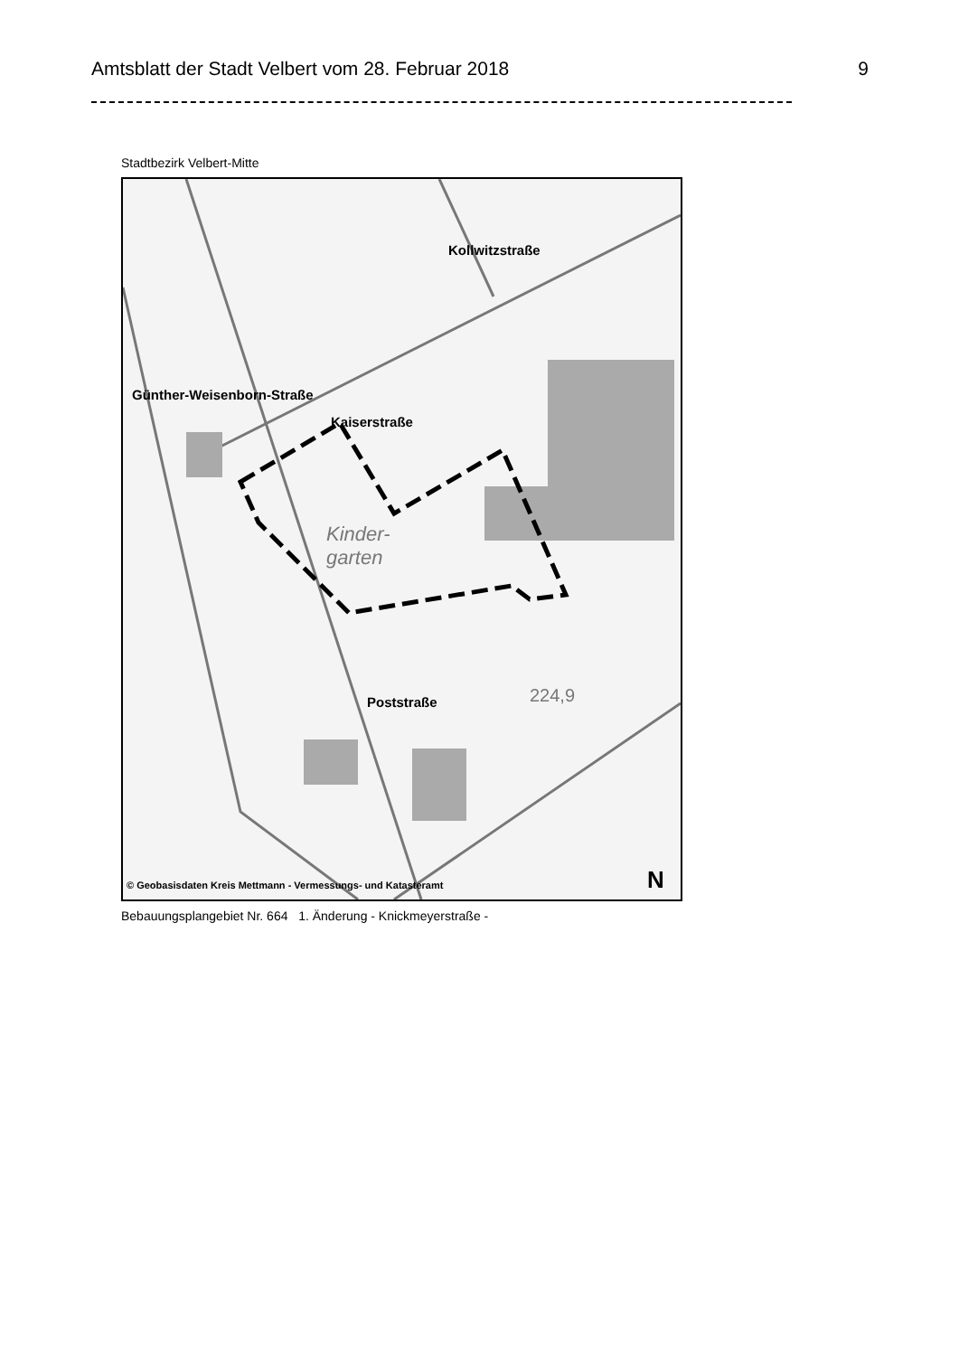Amtsblatt der Stadt Velbert vom 28. Februar 2018 9
Stadtbezirk Velbert-Mitte
Kaiserstraße
Kollwitzstraße
Günther-Weisenborn-Straße
Poststraße
Kinder-
garten
224,9
N
© Geobasisdaten Kreis Mettmann - Vermessungs- und Katasteramt
Bebauungsplangebiet Nr. 664 1. Änderung - Knickmeyerstraße -